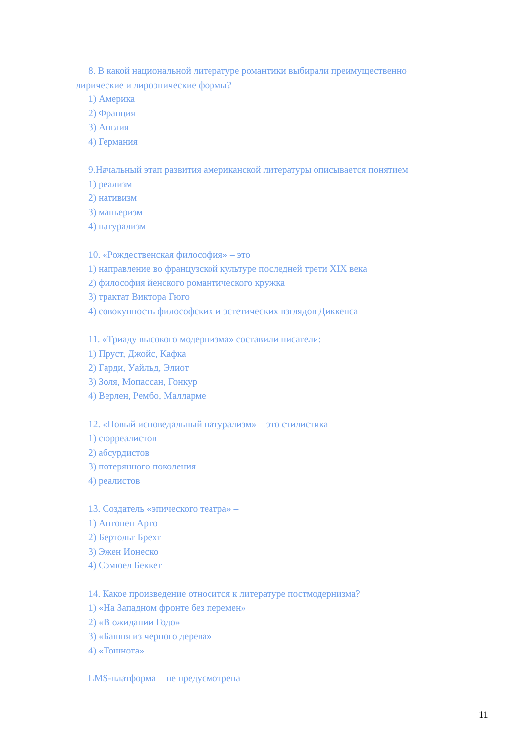8. В какой национальной литературе романтики выбирали преимущественно лирические и лироэпические формы?
1) Америка
2) Франция
3) Англия
4) Германия
9.Начальный этап развития американской литературы описывается понятием
1) реализм
2) нативизм
3) маньеризм
4) натурализм
10. «Рождественская философия» – это
1) направление во французской культуре последней трети XIX века
2) философия йенского романтического кружка
3) трактат Виктора Гюго
4) совокупность философских и эстетических взглядов Диккенса
11. «Триаду высокого модернизма» составили писатели:
1) Пруст, Джойс, Кафка
2) Гарди, Уайльд, Элиот
3) Золя, Мопассан, Гонкур
4) Верлен, Рембо, Малларме
12. «Новый исповедальный натурализм» – это стилистика
1) сюрреалистов
2) абсурдистов
3) потерянного поколения
4) реалистов
13. Создатель «эпического театра» –
1) Антонен Арто
2) Бертольт Брехт
3) Эжен Ионеско
4) Сэмюел Беккет
14. Какое произведение относится к литературе постмодернизма?
1) «На Западном фронте без перемен»
2) «В ожидании Годо»
3) «Башня из черного дерева»
4) «Тошнота»
LMS-платформа − не предусмотрена
11